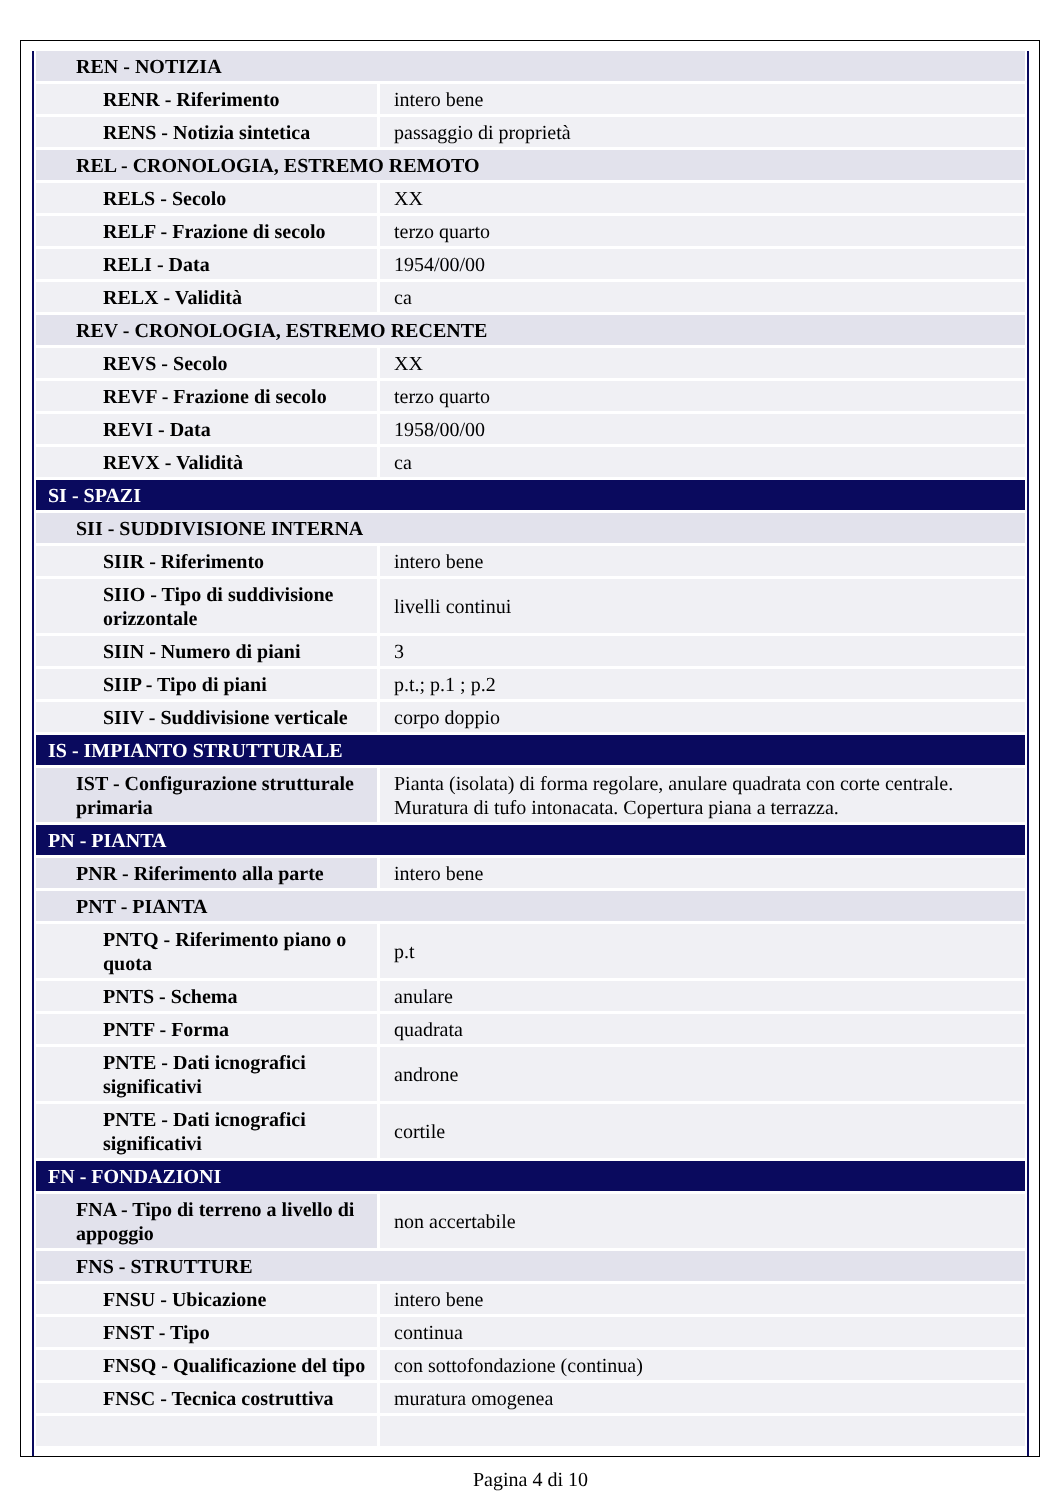| REN - NOTIZIA | |
| RENR - Riferimento | intero bene |
| RENS - Notizia sintetica | passaggio di proprietà |
| REL - CRONOLOGIA, ESTREMO REMOTO | |
| RELS - Secolo | XX |
| RELF - Frazione di secolo | terzo quarto |
| RELI - Data | 1954/00/00 |
| RELX - Validità | ca |
| REV - CRONOLOGIA, ESTREMO RECENTE | |
| REVS - Secolo | XX |
| REVF - Frazione di secolo | terzo quarto |
| REVI - Data | 1958/00/00 |
| REVX - Validità | ca |
| SI - SPAZI | |
| SII - SUDDIVISIONE INTERNA | |
| SIIR - Riferimento | intero bene |
| SIIO - Tipo di suddivisione orizzontale | livelli continui |
| SIIN - Numero di piani | 3 |
| SIIP - Tipo di piani | p.t.; p.1 ; p.2 |
| SIIV - Suddivisione verticale | corpo doppio |
| IS - IMPIANTO STRUTTURALE | |
| IST - Configurazione strutturale primaria | Pianta (isolata) di forma regolare, anulare quadrata con corte centrale. Muratura di tufo intonacata. Copertura piana a terrazza. |
| PN - PIANTA | |
| PNR - Riferimento alla parte | intero bene |
| PNT - PIANTA | |
| PNTQ - Riferimento piano o quota | p.t |
| PNTS - Schema | anulare |
| PNTF - Forma | quadrata |
| PNTE - Dati icnografici significativi | androne |
| PNTE - Dati icnografici significativi | cortile |
| FN - FONDAZIONI | |
| FNA - Tipo di terreno a livello di appoggio | non accertabile |
| FNS - STRUTTURE | |
| FNSU - Ubicazione | intero bene |
| FNST - Tipo | continua |
| FNSQ - Qualificazione del tipo | con sottofondazione (continua) |
| FNSC - Tecnica costruttiva | muratura omogenea |
Pagina 4 di 10